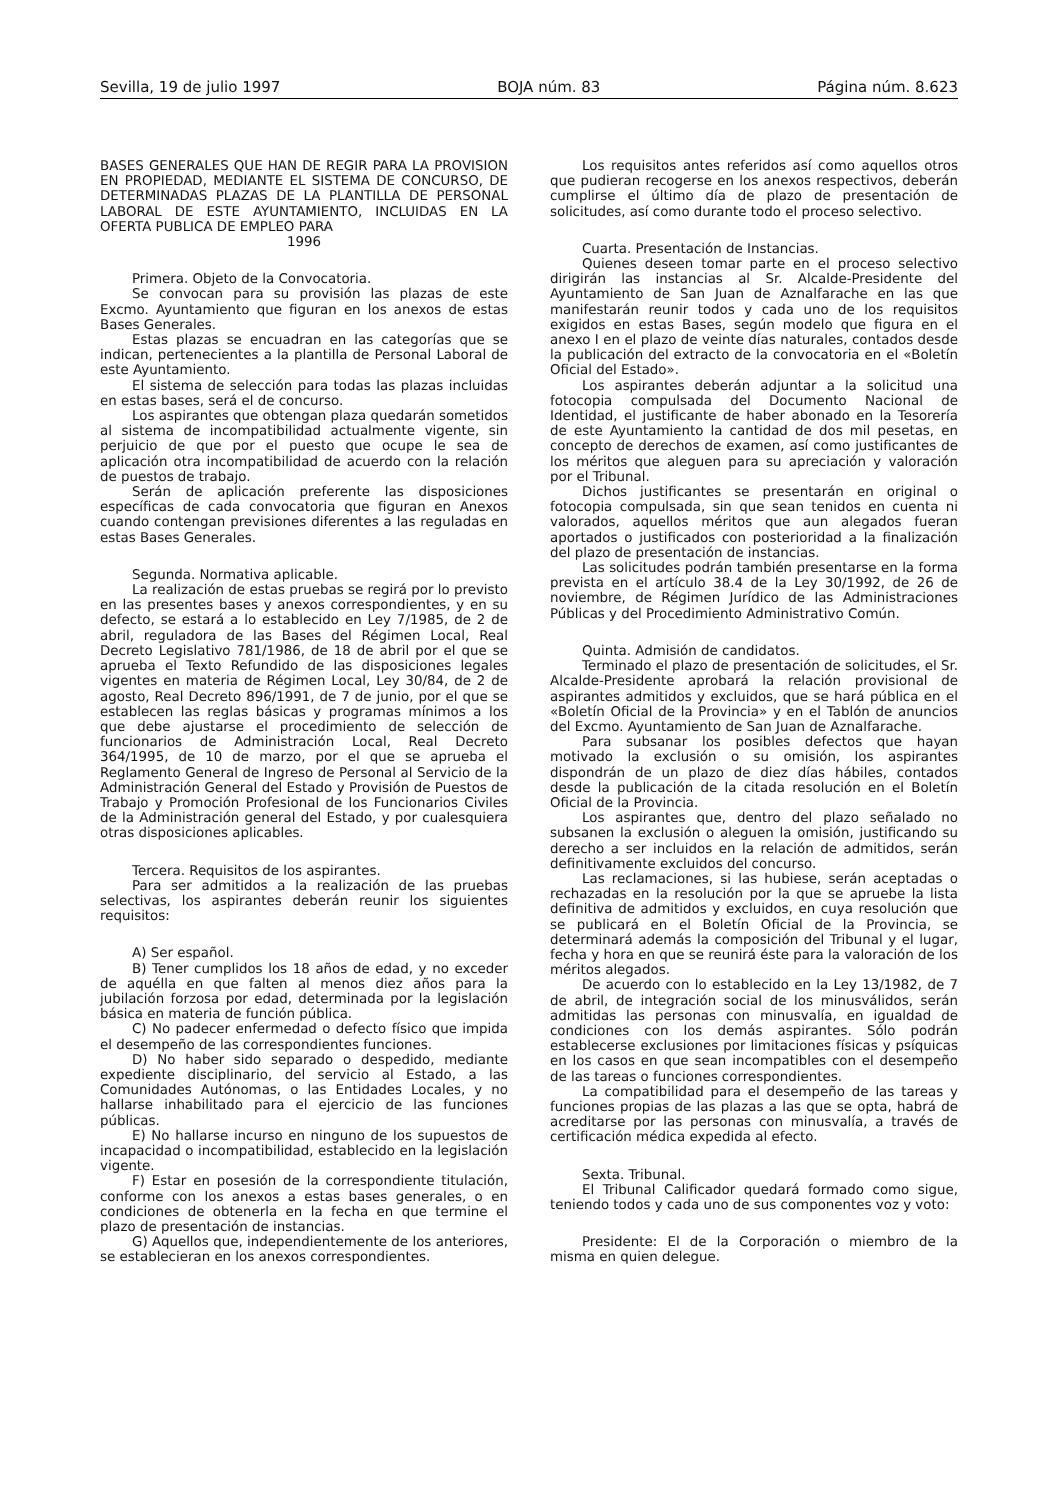Sevilla, 19 de julio 1997 BOJA núm. 83 Página núm. 8.623
BASES GENERALES QUE HAN DE REGIR PARA LA PROVISION EN PROPIEDAD, MEDIANTE EL SISTEMA DE CONCURSO, DE DETERMINADAS PLAZAS DE LA PLANTILLA DE PERSONAL LABORAL DE ESTE AYUNTAMIENTO, INCLUIDAS EN LA OFERTA PUBLICA DE EMPLEO PARA
1996
Primera. Objeto de la Convocatoria.
Se convocan para su provisión las plazas de este Excmo. Ayuntamiento que figuran en los anexos de estas Bases Generales.
Estas plazas se encuadran en las categorías que se indican, pertenecientes a la plantilla de Personal Laboral de este Ayuntamiento.
El sistema de selección para todas las plazas incluidas en estas bases, será el de concurso.
Los aspirantes que obtengan plaza quedarán sometidos al sistema de incompatibilidad actualmente vigente, sin perjuicio de que por el puesto que ocupe le sea de aplicación otra incompatibilidad de acuerdo con la relación de puestos de trabajo.
Serán de aplicación preferente las disposiciones específicas de cada convocatoria que figuran en Anexos cuando contengan previsiones diferentes a las reguladas en estas Bases Generales.
Segunda. Normativa aplicable.
La realización de estas pruebas se regirá por lo previsto en las presentes bases y anexos correspondientes, y en su defecto, se estará a lo establecido en Ley 7/1985, de 2 de abril, reguladora de las Bases del Régimen Local, Real Decreto Legislativo 781/1986, de 18 de abril por el que se aprueba el Texto Refundido de las disposiciones legales vigentes en materia de Régimen Local, Ley 30/84, de 2 de agosto, Real Decreto 896/1991, de 7 de junio, por el que se establecen las reglas básicas y programas mínimos a los que debe ajustarse el procedimiento de selección de funcionarios de Administración Local, Real Decreto 364/1995, de 10 de marzo, por el que se aprueba el Reglamento General de Ingreso de Personal al Servicio de la Administración General del Estado y Provisión de Puestos de Trabajo y Promoción Profesional de los Funcionarios Civiles de la Administración general del Estado, y por cualesquiera otras disposiciones aplicables.
Tercera. Requisitos de los aspirantes.
Para ser admitidos a la realización de las pruebas selectivas, los aspirantes deberán reunir los siguientes requisitos:
A) Ser español.
B) Tener cumplidos los 18 años de edad, y no exceder de aquélla en que falten al menos diez años para la jubilación forzosa por edad, determinada por la legislación básica en materia de función pública.
C) No padecer enfermedad o defecto físico que impida el desempeño de las correspondientes funciones.
D) No haber sido separado o despedido, mediante expediente disciplinario, del servicio al Estado, a las Comunidades Autónomas, o las Entidades Locales, y no hallarse inhabilitado para el ejercicio de las funciones públicas.
E) No hallarse incurso en ninguno de los supuestos de incapacidad o incompatibilidad, establecido en la legislación vigente.
F) Estar en posesión de la correspondiente titulación, conforme con los anexos a estas bases generales, o en condiciones de obtenerla en la fecha en que termine el plazo de presentación de instancias.
G) Aquellos que, independientemente de los anteriores, se establecieran en los anexos correspondientes.
Los requisitos antes referidos así como aquellos otros que pudieran recogerse en los anexos respectivos, deberán cumplirse el último día de plazo de presentación de solicitudes, así como durante todo el proceso selectivo.
Cuarta. Presentación de Instancias.
Quienes deseen tomar parte en el proceso selectivo dirigirán las instancias al Sr. Alcalde-Presidente del Ayuntamiento de San Juan de Aznalfarache en las que manifestarán reunir todos y cada uno de los requisitos exigidos en estas Bases, según modelo que figura en el anexo I en el plazo de veinte días naturales, contados desde la publicación del extracto de la convocatoria en el «Boletín Oficial del Estado».
Los aspirantes deberán adjuntar a la solicitud una fotocopia compulsada del Documento Nacional de Identidad, el justificante de haber abonado en la Tesorería de este Ayuntamiento la cantidad de dos mil pesetas, en concepto de derechos de examen, así como justificantes de los méritos que aleguen para su apreciación y valoración por el Tribunal.
Dichos justificantes se presentarán en original o fotocopia compulsada, sin que sean tenidos en cuenta ni valorados, aquellos méritos que aun alegados fueran aportados o justificados con posterioridad a la finalización del plazo de presentación de instancias.
Las solicitudes podrán también presentarse en la forma prevista en el artículo 38.4 de la Ley 30/1992, de 26 de noviembre, de Régimen Jurídico de las Administraciones Públicas y del Procedimiento Administrativo Común.
Quinta. Admisión de candidatos.
Terminado el plazo de presentación de solicitudes, el Sr. Alcalde-Presidente aprobará la relación provisional de aspirantes admitidos y excluidos, que se hará pública en el «Boletín Oficial de la Provincia» y en el Tablón de anuncios del Excmo. Ayuntamiento de San Juan de Aznalfarache.
Para subsanar los posibles defectos que hayan motivado la exclusión o su omisión, los aspirantes dispondrán de un plazo de diez días hábiles, contados desde la publicación de la citada resolución en el Boletín Oficial de la Provincia.
Los aspirantes que, dentro del plazo señalado no subsanen la exclusión o aleguen la omisión, justificando su derecho a ser incluidos en la relación de admitidos, serán definitivamente excluidos del concurso.
Las reclamaciones, si las hubiese, serán aceptadas o rechazadas en la resolución por la que se apruebe la lista definitiva de admitidos y excluidos, en cuya resolución que se publicará en el Boletín Oficial de la Provincia, se determinará además la composición del Tribunal y el lugar, fecha y hora en que se reunirá éste para la valoración de los méritos alegados.
De acuerdo con lo establecido en la Ley 13/1982, de 7 de abril, de integración social de los minusválidos, serán admitidas las personas con minusvalía, en igualdad de condiciones con los demás aspirantes. Sólo podrán establecerse exclusiones por limitaciones físicas y psíquicas en los casos en que sean incompatibles con el desempeño de las tareas o funciones correspondientes.
La compatibilidad para el desempeño de las tareas y funciones propias de las plazas a las que se opta, habrá de acreditarse por las personas con minusvalía, a través de certificación médica expedida al efecto.
Sexta. Tribunal.
El Tribunal Calificador quedará formado como sigue, teniendo todos y cada uno de sus componentes voz y voto:
Presidente: El de la Corporación o miembro de la misma en quien delegue.